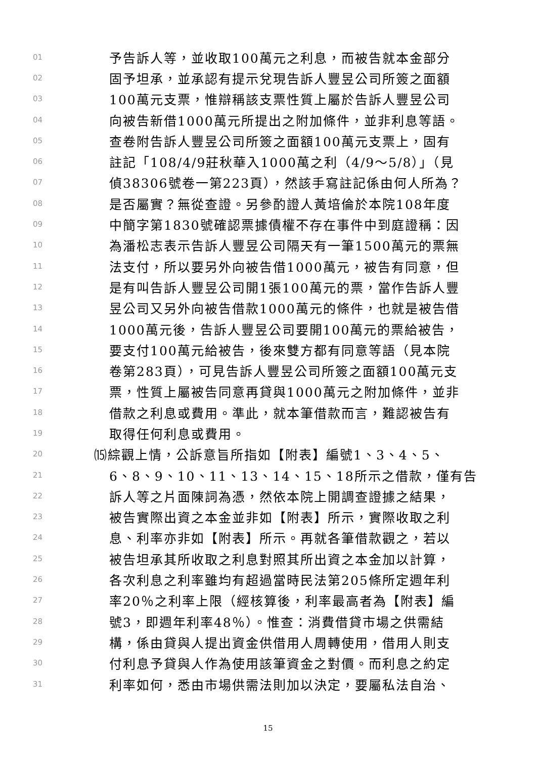01 予告訴人等，並收取100萬元之利息，而被告就本金部分
02 固予坦承，並承認有提示兌現告訴人豐昱公司所簽之面額
03 100萬元支票，惟辯稱該支票性質上屬於告訴人豐昱公司
04 向被告新借1000萬元所提出之附加條件，並非利息等語。
05 查卷附告訴人豐昱公司所簽之面額100萬元支票上，固有
06 註記「108/4/9莊秋華入1000萬之利（4/9～5/8）」（見
07 偵38306號卷一第223頁），然該手寫註記係由何人所為？
08 是否屬實？無從查證。另參酌證人黃培倫於本院108年度
09 中簡字第1830號確認票據債權不存在事件中到庭證稱：因
10 為潘松志表示告訴人豐昱公司隔天有一筆1500萬元的票無
11 法支付，所以要另外向被告借1000萬元，被告有同意，但
12 是有叫告訴人豐昱公司開1張100萬元的票，當作告訴人豐
13 昱公司又另外向被告借款1000萬元的條件，也就是被告借
14 1000萬元後，告訴人豐昱公司要開100萬元的票給被告，
15 要支付100萬元給被告，後來雙方都有同意等語（見本院
16 卷第283頁），可見告訴人豐昱公司所簽之面額100萬元支
17 票，性質上屬被告同意再貸與1000萬元之附加條件，並非
18 借款之利息或費用。準此，就本筆借款而言，難認被告有
19 取得任何利息或費用。
20 ⒂綜觀上情，公訴意旨所指如【附表】編號1、3、4、5、
21 6、8、9、10、11、13、14、15、18所示之借款，僅有告
22 訴人等之片面陳詞為憑，然依本院上開調查證據之結果，
23 被告實際出資之本金並非如【附表】所示，實際收取之利
24 息、利率亦非如【附表】所示。再就各筆借款觀之，若以
25 被告坦承其所收取之利息對照其所出資之本金加以計算，
26 各次利息之利率雖均有超過當時民法第205條所定週年利
27 率20％之利率上限（經核算後，利率最高者為【附表】編
28 號3，即週年利率48％）。惟查：消費借貸市場之供需結
29 構，係由貸與人提出資金供借用人周轉使用，借用人則支
30 付利息予貸與人作為使用該筆資金之對價。而利息之約定
31 利率如何，悉由市場供需法則加以決定，要屬私法自治、
15